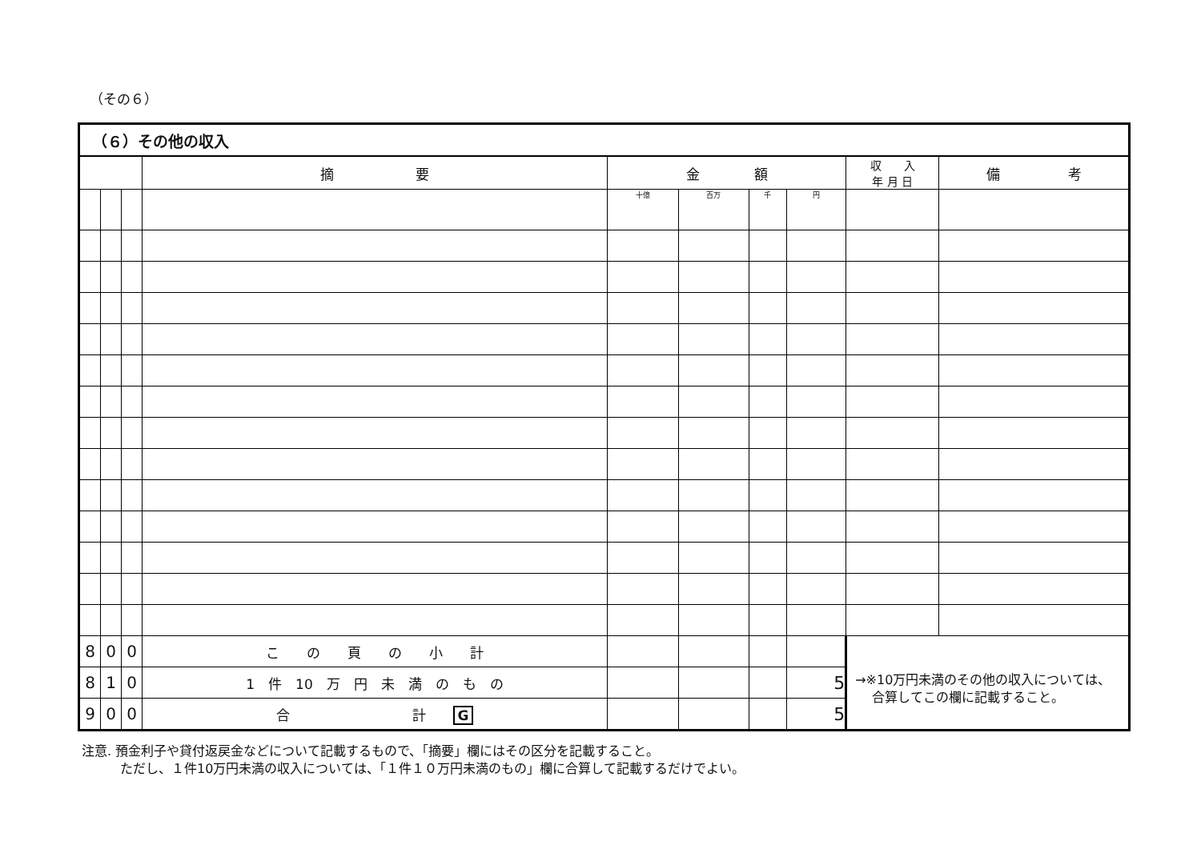（その６）
| （６）その他の収入 | | | | | | | | | |
| --- | --- | --- | --- | --- | --- | --- | --- | --- | --- |
| | | | 摘 要 | 金 額 | | | | 収 入 年 月 日 | 備 考 |
| | | | | 十億 | 百万 | 千 | 円 | | |
| 8 | 0 | 0 | こ の 頁 の 小 計 | | | | | →※10万円未満のその他の収入については、 合算してこの欄に記載すること。 | |
| 8 | 1 | 0 | 1 件 10 万 円 未 満 の も の | | | | 5 | | |
| 9 | 0 | 0 | 合 計 G | | | | 5 | | |
注意. 預金利子や貸付返戻金などについて記載するもので、「摘要」欄にはその区分を記載すること。
　　　ただし、１件10万円未満の収入については、「１件１０万円未満のもの」欄に合算して記載するだけでよい。